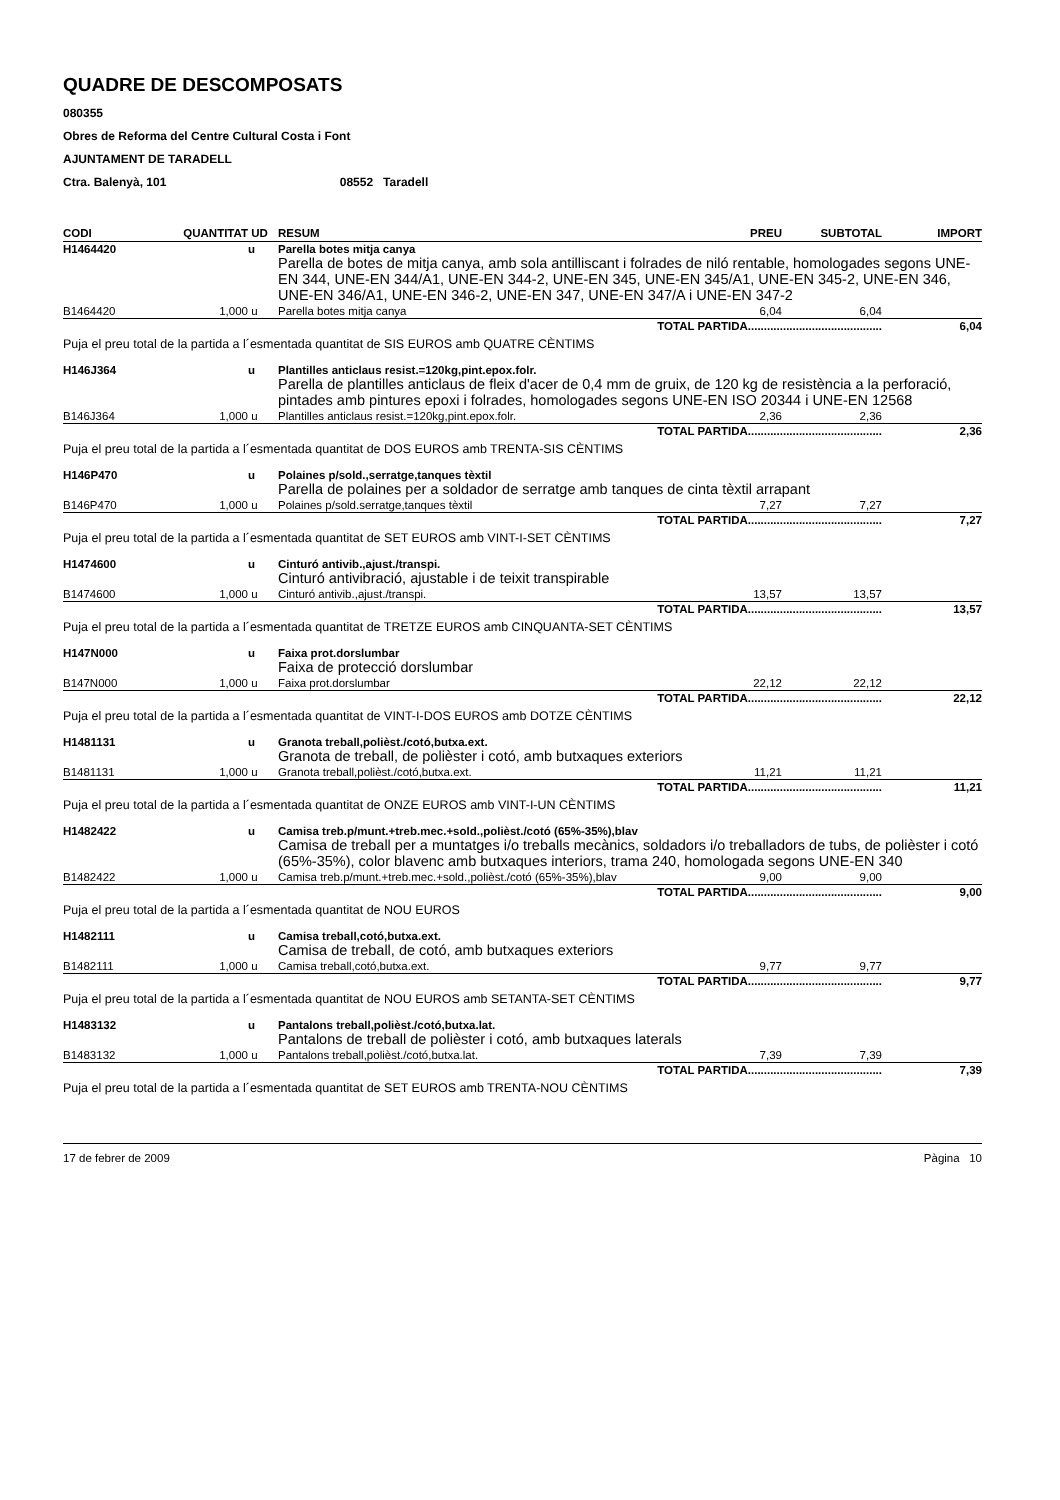QUADRE DE DESCOMPOSATS
080355
Obres de Reforma del Centre Cultural Costa i Font
AJUNTAMENT DE TARADELL
Ctra. Balenyà, 101 08552 Taradell
| CODI | QUANTITAT | UD | RESUM | PREU | SUBTOTAL | IMPORT |
| --- | --- | --- | --- | --- | --- | --- |
| H1464420 | | u | Parella botes mitja canya Parella de botes de mitja canya, amb sola antilliscant i folrades de niló rentable, homologades segons UNE-EN 344, UNE-EN 344/A1, UNE-EN 344-2, UNE-EN 345, UNE-EN 345/A1, UNE-EN 345-2, UNE-EN 346, UNE-EN 346/A1, UNE-EN 346-2, UNE-EN 347, UNE-EN 347/A i UNE-EN 347-2 | | | |
| B1464420 | 1,000 | u | Parella botes mitja canya | 6,04 | 6,04 | |
| TOTAL PARTIDA.......................................... | | | | | | 6,04 |
| Puja el preu total de la partida a l´esmentada quantitat de SIS EUROS amb QUATRE CÈNTIMS | | | | | | |
| H146J364 | | u | Plantilles anticlaus resist.=120kg,pint.epox.folr. Parella de plantilles anticlaus de fleix d'acer de 0,4 mm de gruix, de 120 kg de resistència a la perforació, pintades amb pintures epoxi i folrades, homologades segons UNE-EN ISO 20344 i UNE-EN 12568 | | | |
| B146J364 | 1,000 | u | Plantilles anticlaus resist.=120kg,pint.epox.folr. | 2,36 | 2,36 | |
| TOTAL PARTIDA.......................................... | | | | | | 2,36 |
| Puja el preu total de la partida a l´esmentada quantitat de DOS EUROS amb TRENTA-SIS CÈNTIMS | | | | | | |
| H146P470 | | u | Polaines p/sold.,serratge,tanques tèxtil Parella de polaines per a soldador de serratge amb tanques de cinta tèxtil arrapant | | | |
| B146P470 | 1,000 | u | Polaines p/sold.serratge,tanques tèxtil | 7,27 | 7,27 | |
| TOTAL PARTIDA.......................................... | | | | | | 7,27 |
| Puja el preu total de la partida a l´esmentada quantitat de SET EUROS amb VINT-I-SET CÈNTIMS | | | | | | |
| H1474600 | | u | Cinturó antivib.,ajust./transpi. Cinturó antivibració, ajustable i de teixit transpirable | | | |
| B1474600 | 1,000 | u | Cinturó antivib.,ajust./transpi. | 13,57 | 13,57 | |
| TOTAL PARTIDA.......................................... | | | | | | 13,57 |
| Puja el preu total de la partida a l´esmentada quantitat de TRETZE EUROS amb CINQUANTA-SET CÈNTIMS | | | | | | |
| H147N000 | | u | Faixa prot.dorslumbar Faixa de protecció dorslumbar | | | |
| B147N000 | 1,000 | u | Faixa prot.dorslumbar | 22,12 | 22,12 | |
| TOTAL PARTIDA.......................................... | | | | | | 22,12 |
| Puja el preu total de la partida a l´esmentada quantitat de VINT-I-DOS EUROS amb DOTZE CÈNTIMS | | | | | | |
| H1481131 | | u | Granota treball,polièst./cotó,butxa.ext. Granota de treball, de polièster i cotó, amb butxaques exteriors | | | |
| B1481131 | 1,000 | u | Granota treball,polièst./cotó,butxa.ext. | 11,21 | 11,21 | |
| TOTAL PARTIDA.......................................... | | | | | | 11,21 |
| Puja el preu total de la partida a l´esmentada quantitat de ONZE EUROS amb VINT-I-UN CÈNTIMS | | | | | | |
| H1482422 | | u | Camisa treb.p/munt.+treb.mec.+sold.,polièst./cotó (65%-35%),blav Camisa de treball per a muntatges i/o treballs mecànics, soldadors i/o treballadors de tubs, de polièster i cotó (65%-35%), color blavenc amb butxaques interiors, trama 240, homologada segons UNE-EN 340 | | | |
| B1482422 | 1,000 | u | Camisa treb.p/munt.+treb.mec.+sold.,polièst./cotó (65%-35%),blav | 9,00 | 9,00 | |
| TOTAL PARTIDA.......................................... | | | | | | 9,00 |
| Puja el preu total de la partida a l´esmentada quantitat de NOU EUROS | | | | | | |
| H1482111 | | u | Camisa treball,cotó,butxa.ext. Camisa de treball, de cotó, amb butxaques exteriors | | | |
| B1482111 | 1,000 | u | Camisa treball,cotó,butxa.ext. | 9,77 | 9,77 | |
| TOTAL PARTIDA.......................................... | | | | | | 9,77 |
| Puja el preu total de la partida a l´esmentada quantitat de NOU EUROS amb SETANTA-SET CÈNTIMS | | | | | | |
| H1483132 | | u | Pantalons treball,polièst./cotó,butxa.lat. Pantalons de treball de polièster i cotó, amb butxaques laterals | | | |
| B1483132 | 1,000 | u | Pantalons treball,polièst./cotó,butxa.lat. | 7,39 | 7,39 | |
| TOTAL PARTIDA.......................................... | | | | | | 7,39 |
| Puja el preu total de la partida a l´esmentada quantitat de SET EUROS amb TRENTA-NOU CÈNTIMS | | | | | | |
17 de febrer de 2009 Pàgina 10